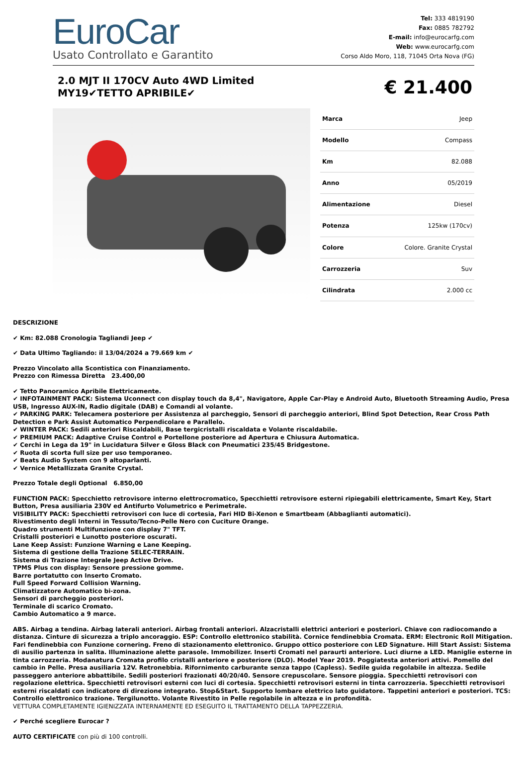EuroCar
Usato Controllato e Garantito
Tel: 333 4819190
Fax: 0885 782792
E-mail: info@eurocarfg.com
Web: www.eurocarfg.com
Corso Aldo Moro, 118, 71045 Orta Nova (FG)
2.0 MJT II 170CV Auto 4WD Limited
MY19✔TETTO APRIBILE✔
€ 21.400
| Marca | Jeep |
| Modello | Compass |
| Km | 82.088 |
| Anno | 05/2019 |
| Alimentazione | Diesel |
| Potenza | 125kw (170cv) |
| Colore | Colore. Granite Crystal |
| Carrozzeria | Suv |
| Cilindrata | 2.000 cc |
DESCRIZIONE
✔ Km: 82.088 Cronologia Tagliandi Jeep ✔
✔ Data Ultimo Tagliando: il 13/04/2024 a 79.669 km ✔
Prezzo Vincolato alla Scontistica con Finanziamento.
Prezzo con Rimessa Diretta 23.400,00
✔ Tetto Panoramico Apribile Elettricamente.
✔ INFOTAINMENT PACK: Sistema Uconnect con display touch da 8,4", Navigatore, Apple Car-Play e Android Auto, Bluetooth Streaming Audio, Presa USB, Ingresso AUX-IN, Radio digitale (DAB) e Comandi al volante.
✔ PARKING PARK: Telecamera posteriore per Assistenza al parcheggio, Sensori di parcheggio anteriori, Blind Spot Detection, Rear Cross Path Detection e Park Assist Automatico Perpendicolare e Parallelo.
✔ WINTER PACK: Sedili anteriori Riscaldabili, Base tergicristalli riscaldata e Volante riscaldabile.
✔ PREMIUM PACK: Adaptive Cruise Control e Portellone posteriore ad Apertura e Chiusura Automatica.
✔ Cerchi in Lega da 19" in Lucidatura Silver e Gloss Black con Pneumatici 235/45 Bridgestone.
✔ Ruota di scorta full size per uso temporaneo.
✔ Beats Audio System con 9 altoparlanti.
✔ Vernice Metallizzata Granite Crystal.
Prezzo Totale degli Optional 6.850,00
FUNCTION PACK: Specchietto retrovisore interno elettrocromatico, Specchietti retrovisore esterni ripiegabili elettricamente, Smart Key, Start Button, Presa ausiliaria 230V ed Antifurto Volumetrico e Perimetrale.
VISIBILITY PACK: Specchietti retrovisori con luce di cortesia, Fari HID Bi-Xenon e Smartbeam (Abbaglianti automatici).
Rivestimento degli Interni in Tessuto/Tecno-Pelle Nero con Cuciture Orange.
Quadro strumenti Multifunzione con display 7" TFT.
Cristalli posteriori e Lunotto posteriore oscurati.
Lane Keep Assist: Funzione Warning e Lane Keeping.
Sistema di gestione della Trazione SELEC-TERRAIN.
Sistema di Trazione Integrale Jeep Active Drive.
TPMS Plus con display: Sensore pressione gomme.
Barre portatutto con Inserto Cromato.
Full Speed Forward Collision Warning.
Climatizzatore Automatico bi-zona.
Sensori di parcheggio posteriori.
Terminale di scarico Cromato.
Cambio Automatico a 9 marce.
ABS. Airbag a tendina. Airbag laterali anteriori. Airbag frontali anteriori. Alzacristalli elettrici anteriori e posteriori. Chiave con radiocomando a distanza. Cinture di sicurezza a triplo ancoraggio. ESP: Controllo elettronico stabilità. Cornice fendinebbia Cromata. ERM: Electronic Roll Mitigation. Fari fendinebbia con Funzione cornering. Freno di stazionamento elettronico. Gruppo ottico posteriore con LED Signature. Hill Start Assist: Sistema di ausilio partenza in salita. Illuminazione alette parasole. Immobilizer. Inserti Cromati nel paraurti anteriore. Luci diurne a LED. Maniglie esterne in tinta carrozzeria. Modanatura Cromata profilo cristalli anteriore e posteriore (DLO). Model Year 2019. Poggiatesta anteriori attivi. Pomello del cambio in Pelle. Presa ausiliaria 12V. Retronebbia. Rifornimento carburante senza tappo (Capless). Sedile guida regolabile in altezza. Sedile passeggero anteriore abbattibile. Sedili posteriori frazionati 40/20/40. Sensore crepuscolare. Sensore pioggia. Specchietti retrovisori con regolazione elettrica. Specchietti retrovisori esterni con luci di cortesia. Specchietti retrovisori esterni in tinta carrozzeria. Specchietti retrovisori esterni riscaldati con indicatore di direzione integrato. Stop&Start. Supporto lombare elettrico lato guidatore. Tappetini anteriori e posteriori. TCS: Controllo elettronico trazione. Tergilunotto. Volante Rivestito in Pelle regolabile in altezza e in profondità.
VETTURA COMPLETAMENTE IGIENIZZATA INTERNAMENTE ED ESEGUITO IL TRATTAMENTO DELLA TAPPEZZERIA.
✔ Perché scegliere Eurocar ?
AUTO CERTIFICATE con più di 100 controlli.